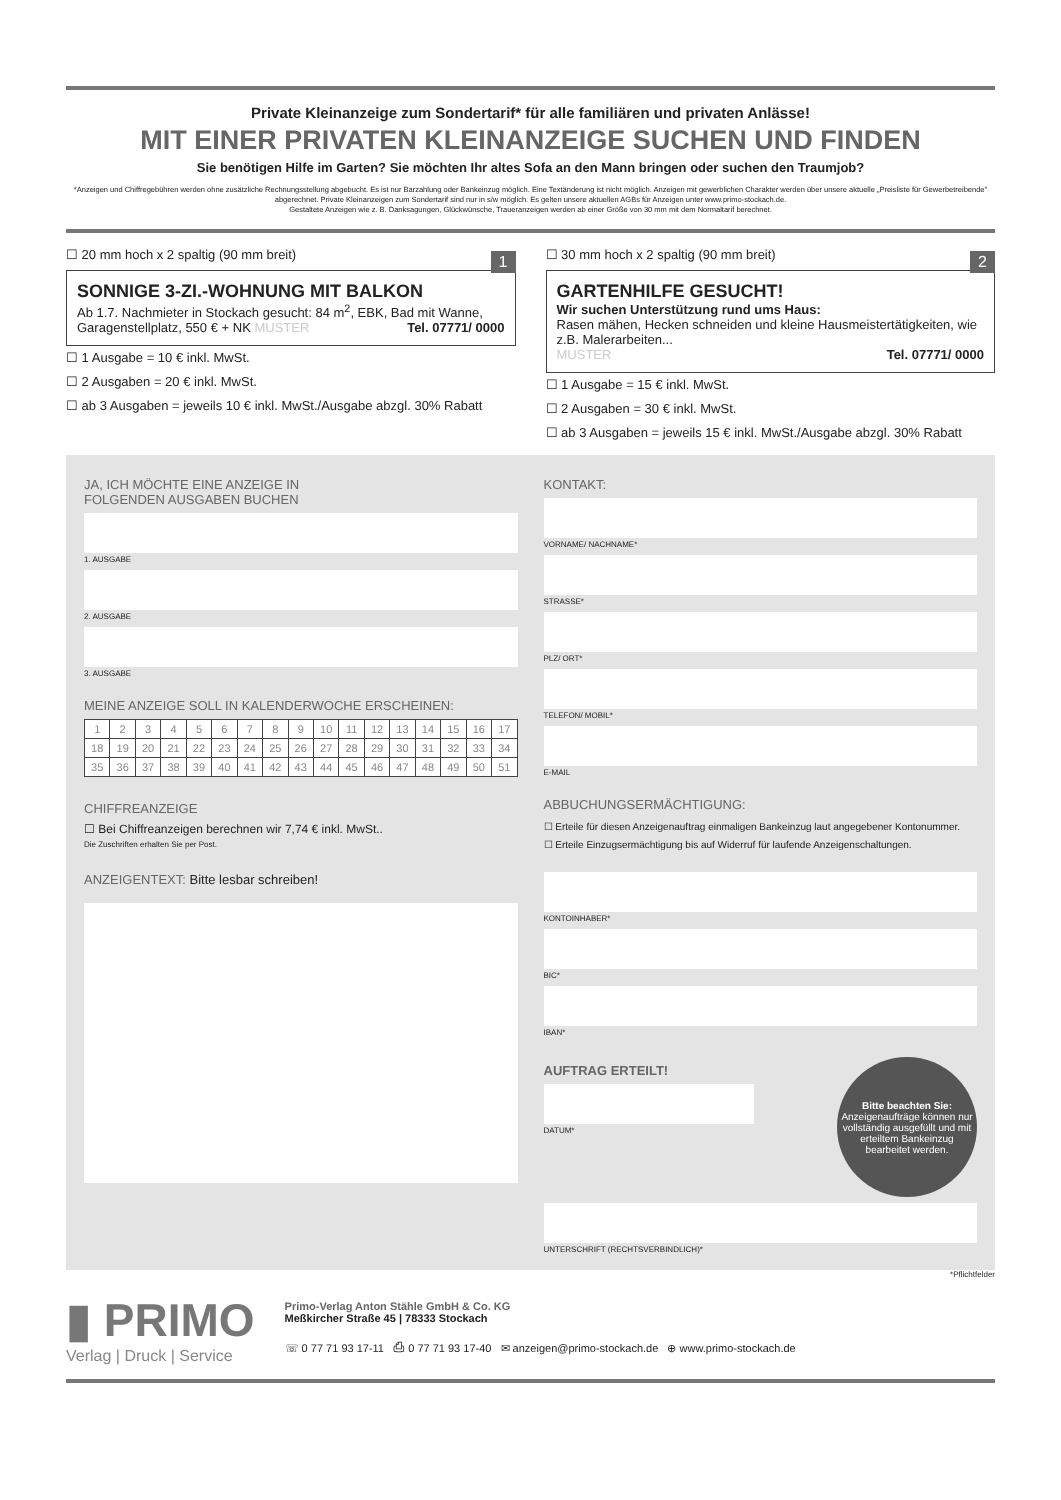Private Kleinanzeige zum Sondertarif* für alle familiären und privaten Anlässe!
MIT EINER PRIVATEN KLEINANZEIGE SUCHEN UND FINDEN
Sie benötigen Hilfe im Garten? Sie möchten Ihr altes Sofa an den Mann bringen oder suchen den Traumjob?
*Anzeigen und Chiffregebühren werden ohne zusätzliche Rechnungsstellung abgebucht. Es ist nur Barzahlung oder Bankeinzug möglich. Eine Textänderung ist nicht möglich. Anzeigen mit gewerblichen Charakter werden über unsere aktuelle „Preisliste für Gewerbetreibende" abgerechnet. Private Kleinanzeigen zum Sondertarif sind nur in s/w möglich. Es gelten unsere aktuellen AGBs für Anzeigen unter www.primo-stockach.de.
Gestaltete Anzeigen wie z. B. Danksagungen, Glückwünsche, Traueranzeigen werden ab einer Größe von 30 mm mit dem Normaltarif berechnet.
☐ 20 mm hoch x 2 spaltig (90 mm breit)
1
SONNIGE 3-ZI.-WOHNUNG MIT BALKON
Ab 1.7. Nachmieter in Stockach gesucht: 84 m<sup>2</sup>, EBK, Bad mit Wanne, Garagenstellplatz, 550 € + NK Tel. 07771/ 0000 MUSTER
☐ 1 Ausgabe = 10 € inkl. MwSt.
☐ 2 Ausgaben = 20 € inkl. MwSt.
☐ ab 3 Ausgaben = jeweils 10 € inkl. MwSt./Ausgabe abzgl. 30% Rabatt
☐ 30 mm hoch x 2 spaltig (90 mm breit)
2
GARTENHILFE GESUCHT!
Wir suchen Unterstützung rund ums Haus:
Rasen mähen, Hecken schneiden und kleine Hausmeistertätigkeiten, wie z.B. Malerarbeiten...
Tel. 07771/ 0000 MUSTER
☐ 1 Ausgabe = 15 € inkl. MwSt.
☐ 2 Ausgaben = 30 € inkl. MwSt.
☐ ab 3 Ausgaben = jeweils 15 € inkl. MwSt./Ausgabe abzgl. 30% Rabatt
JA, ICH MÖCHTE EINE ANZEIGE IN
FOLGENDEN AUSGABEN BUCHEN
1. AUSGABE
2. AUSGABE
3. AUSGABE
MEINE ANZEIGE SOLL IN KALENDERWOCHE ERSCHEINEN:
| 1 | 2 | 3 | 4 | 5 | 6 | 7 | 8 | 9 | 10 | 11 | 12 | 13 | 14 | 15 | 16 | 17 |
| 18 | 19 | 20 | 21 | 22 | 23 | 24 | 25 | 26 | 27 | 28 | 29 | 30 | 31 | 32 | 33 | 34 |
| 35 | 36 | 37 | 38 | 39 | 40 | 41 | 42 | 43 | 44 | 45 | 46 | 47 | 48 | 49 | 50 | 51 |
CHIFFREANZEIGE
☐ Bei Chiffreanzeigen berechnen wir 7,74 € inkl. MwSt..
Die Zuschriften erhalten Sie per Post.
ANZEIGENTEXT: Bitte lesbar schreiben!
KONTAKT:
VORNAME/ NACHNAME*
STRASSE*
PLZ/ ORT*
TELEFON/ MOBIL*
E-MAIL
ABBUCHUNGSERMÄCHTIGUNG:
☐ Erteile für diesen Anzeigenauftrag einmaligen Bankeinzug laut angegebener Kontonummer.
☐ Erteile Einzugsermächtigung bis auf Widerruf für laufende Anzeigenschaltungen.
KONTOINHABER*
BIC*
IBAN*
AUFTRAG ERTEILT!
DATUM*
Bitte beachten Sie:
Anzeigenaufträge können nur vollständig ausgefüllt und mit erteiltem Bankeinzug bearbeitet werden.
UNTERSCHRIFT (RECHTSVERBINDLICH)*
*Pflichtfelder
▮ PRIMO
Verlag | Druck | Service
Primo-Verlag Anton Stähle GmbH & Co. KG
Meßkircher Straße 45 | 78333 Stockach
☏ 0 77 71 93 17-11 ⎙ 0 77 71 93 17-40 ✉ anzeigen@primo-stockach.de ⊕ www.primo-stockach.de